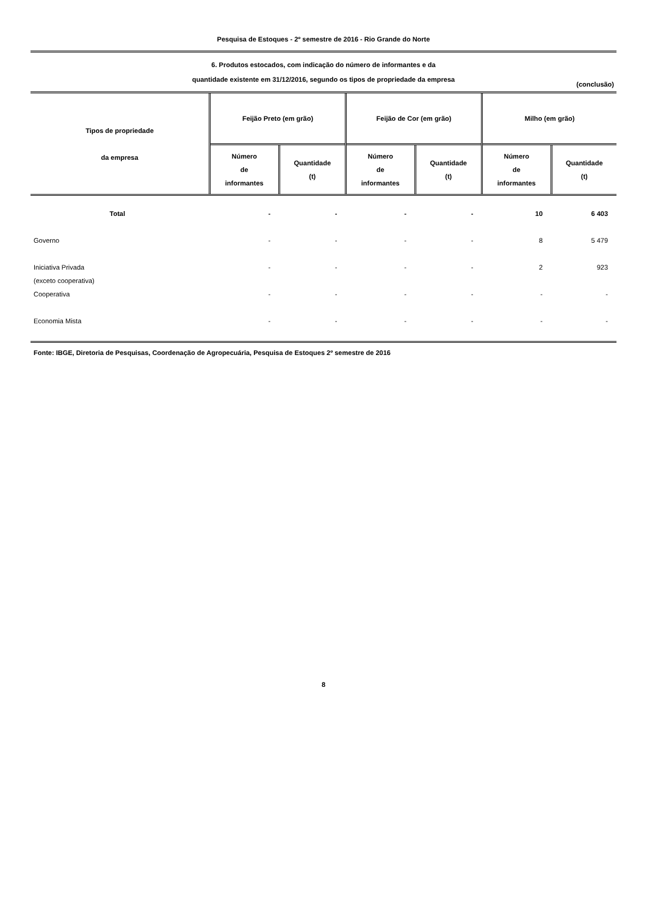Pesquisa de Estoques - 2º semestre de 2016 - Rio Grande do Norte
6. Produtos estocados, com indicação do número de informantes e da
quantidade existente em 31/12/2016, segundo os tipos de propriedade da empresa
(conclusão)
| Tipos de propriedade da empresa | Feijão Preto (em grão) | | Feijão de Cor (em grão) | | Milho (em grão) | |
| --- | --- | --- | --- | --- | --- | --- |
| | Número de informantes | Quantidade (t) | Número de informantes | Quantidade (t) | Número de informantes | Quantidade (t) |
| Total | - | - | - | - | 10 | 6 403 |
| Governo | - | - | - | - | 8 | 5 479 |
| Iniciativa Privada (exceto cooperativa) | - | - | - | - | 2 | 923 |
| Cooperativa | - | - | - | - | - | - |
| Economia Mista | - | - | - | - | - | - |
Fonte: IBGE, Diretoria de Pesquisas, Coordenação de Agropecuária, Pesquisa de Estoques 2º semestre de 2016
8